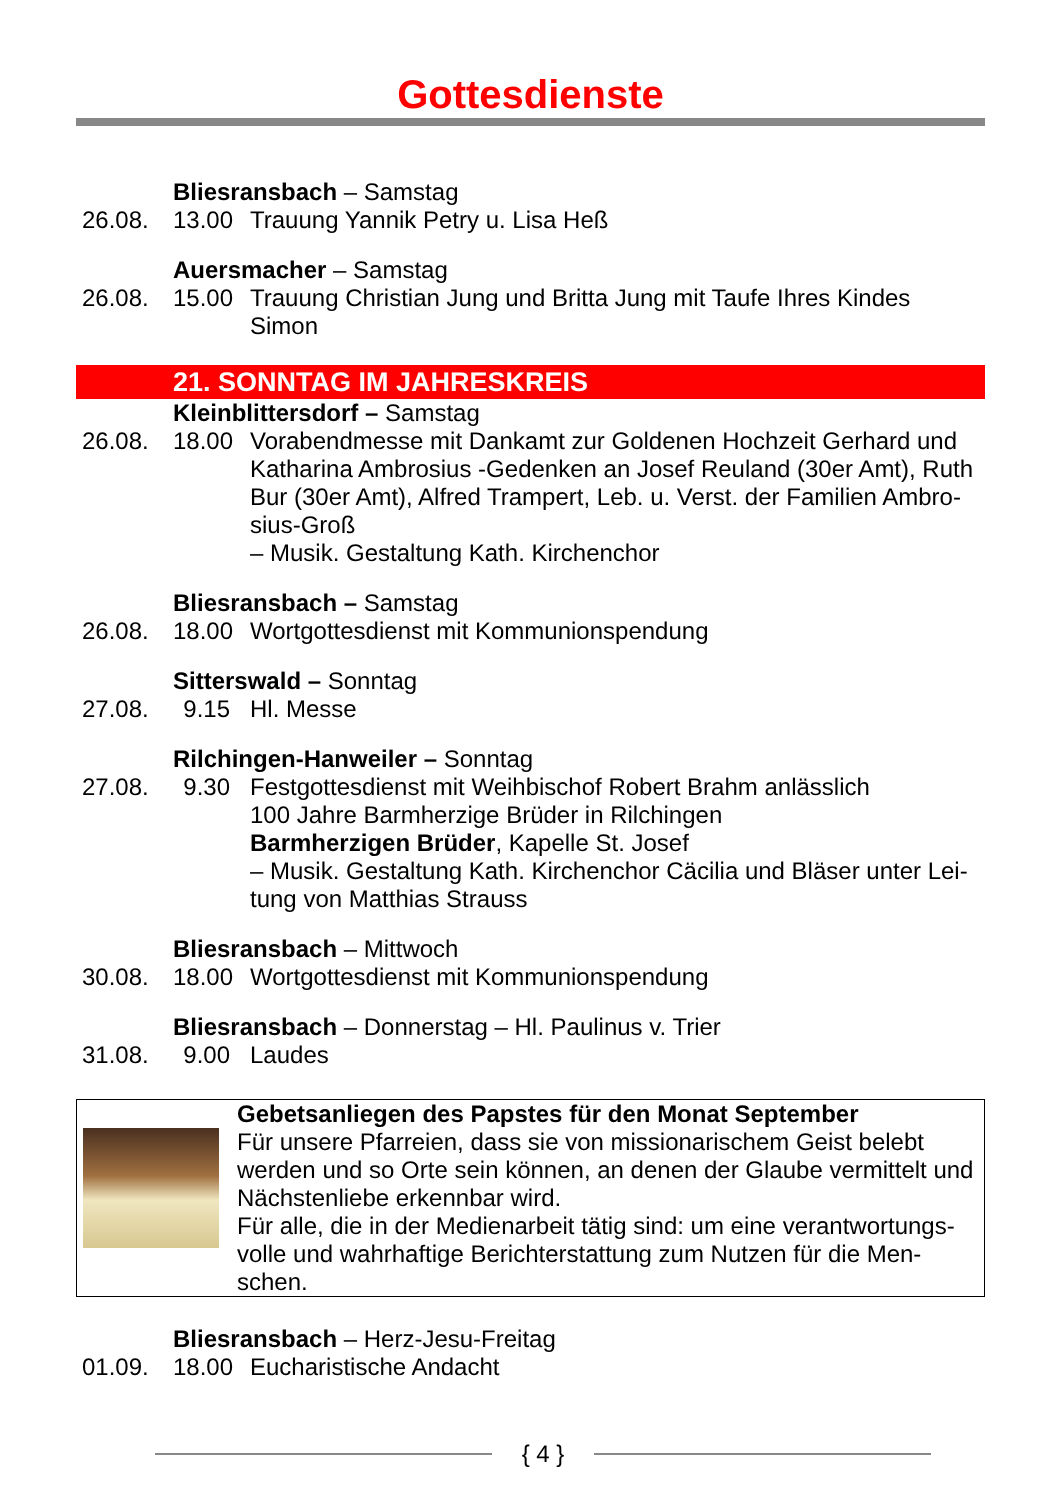Gottesdienste
Bliesransbach – Samstag
26.08. 13.00 Trauung Yannik Petry u. Lisa Heß
Auersmacher – Samstag
26.08. 15.00 Trauung Christian Jung und Britta Jung mit Taufe Ihres Kindes Simon
21. SONNTAG IM JAHRESKREIS
Kleinblittersdorf – Samstag
26.08. 18.00 Vorabendmesse mit Dankamt zur Goldenen Hochzeit Gerhard und Katharina Ambrosius -Gedenken an Josef Reuland (30er Amt), Ruth Bur (30er Amt), Alfred Trampert, Leb. u. Verst. der Familien Ambro-sius-Groß
– Musik. Gestaltung Kath. Kirchenchor
Bliesransbach – Samstag
26.08. 18.00 Wortgottesdienst mit Kommunionspendung
Sitterswald – Sonntag
27.08. 9.15 Hl. Messe
Rilchingen-Hanweiler – Sonntag
27.08. 9.30 Festgottesdienst mit Weihbischof Robert Brahm anlässlich
100 Jahre Barmherzige Brüder in Rilchingen
Barmherzigen Brüder, Kapelle St. Josef
– Musik. Gestaltung Kath. Kirchenchor Cäcilia und Bläser unter Lei-tung von Matthias Strauss
Bliesransbach – Mittwoch
30.08. 18.00 Wortgottesdienst mit Kommunionspendung
Bliesransbach – Donnerstag – Hl. Paulinus v. Trier
31.08. 9.00 Laudes
Gebetsanliegen des Papstes für den Monat September
Für unsere Pfarreien, dass sie von missionarischem Geist belebt werden und so Orte sein können, an denen der Glaube vermittelt und Nächstenliebe erkennbar wird.
Für alle, die in der Medienarbeit tätig sind: um eine verantwortungs-volle und wahrhaftige Berichterstattung zum Nutzen für die Men-schen.
Bliesransbach – Herz-Jesu-Freitag
01.09. 18.00 Eucharistische Andacht
{ 4 }